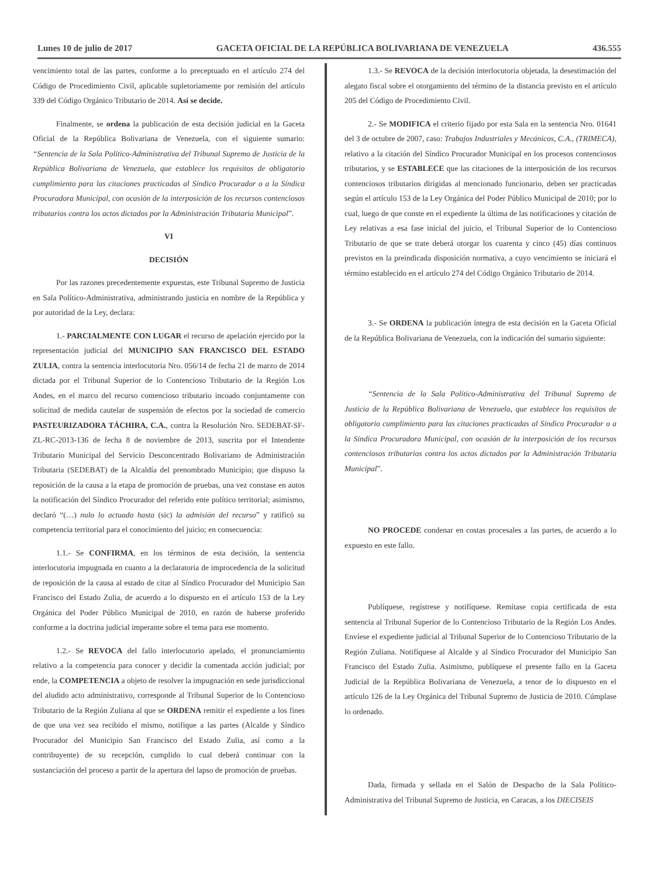Lunes 10 de julio de 2017 GACETA OFICIAL DE LA REPÚBLICA BOLIVARIANA DE VENEZUELA 436.555
vencimiento total de las partes, conforme a lo preceptuado en el artículo 274 del Código de Procedimiento Civil, aplicable supletoriamente por remisión del artículo 339 del Código Orgánico Tributario de 2014. Así se decide.
Finalmente, se ordena la publicación de esta decisión judicial en la Gaceta Oficial de la República Bolivariana de Venezuela, con el siguiente sumario: “Sentencia de la Sala Político-Administrativa del Tribunal Supremo de Justicia de la República Bolivariana de Venezuela, que establece los requisitos de obligatorio cumplimiento para las citaciones practicadas al Síndico Procurador o a la Síndica Procuradora Municipal, con ocasión de la interposición de los recursos contenciosos tributarios contra los actos dictados por la Administración Tributaria Municipal”.
VI
DECISIÓN
Por las razones precedentemente expuestas, este Tribunal Supremo de Justicia en Sala Político-Administrativa, administrando justicia en nombre de la República y por autoridad de la Ley, declara:
1.- PARCIALMENTE CON LUGAR el recurso de apelación ejercido por la representación judicial del MUNICIPIO SAN FRANCISCO DEL ESTADO ZULIA, contra la sentencia interlocutoria Nro. 056/14 de fecha 21 de marzo de 2014 dictada por el Tribunal Superior de lo Contencioso Tributario de la Región Los Andes, en el marco del recurso contencioso tributario incoado conjuntamente con solicitud de medida cautelar de suspensión de efectos por la sociedad de comercio PASTEURIZADORA TÁCHIRA, C.A., contra la Resolución Nro. SEDEBAT-SF-ZL-RC-2013-136 de fecha 8 de noviembre de 2013, suscrita por el Intendente Tributario Municipal del Servicio Desconcentrado Bolivariano de Administración Tributaria (SEDEBAT) de la Alcaldía del prenombrado Municipio; que dispuso la reposición de la causa a la etapa de promoción de pruebas, una vez constase en autos la notificación del Síndico Procurador del referido ente político territorial; asimismo, declaró “(…) nulo lo actuado hasta (sic) la admisión del recurso” y ratificó su competencia territorial para el conocimiento del juicio; en consecuencia:
1.1.- Se CONFIRMA, en los términos de esta decisión, la sentencia interlocutoria impugnada en cuanto a la declaratoria de improcedencia de la solicitud de reposición de la causa al estado de citar al Síndico Procurador del Municipio San Francisco del Estado Zulia, de acuerdo a lo dispuesto en el artículo 153 de la Ley Orgánica del Poder Público Municipal de 2010, en razón de haberse proferido conforme a la doctrina judicial imperante sobre el tema para ese momento.
1.2.- Se REVOCA del fallo interlocutorio apelado, el pronunciamiento relativo a la competencia para conocer y decidir la comentada acción judicial; por ende, la COMPETENCIA a objeto de resolver la impugnación en sede jurisdiccional del aludido acto administrativo, corresponde al Tribunal Superior de lo Contencioso Tributario de la Región Zuliana al que se ORDENA remitir el expediente a los fines de que una vez sea recibido el mismo, notifique a las partes (Alcalde y Síndico Procurador del Municipio San Francisco del Estado Zulia, así como a la contribuyente) de su recepción, cumplido lo cual deberá continuar con la sustanciación del proceso a partir de la apertura del lapso de promoción de pruebas.
1.3.- Se REVOCA de la decisión interlocutoria objetada, la desestimación del alegato fiscal sobre el otorgamiento del término de la distancia previsto en el artículo 205 del Código de Procedimiento Civil.
2.- Se MODIFICA el criterio fijado por esta Sala en la sentencia Nro. 01641 del 3 de octubre de 2007, caso: Trabajos Industriales y Mecánicos, C.A., (TRIMECA), relativo a la citación del Síndico Procurador Municipal en los procesos contenciosos tributarios, y se ESTABLECE que las citaciones de la interposición de los recursos contenciosos tributarios dirigidas al mencionado funcionario, deben ser practicadas según el artículo 153 de la Ley Orgánica del Poder Público Municipal de 2010; por lo cual, luego de que conste en el expediente la última de las notificaciones y citación de Ley relativas a esa fase inicial del juicio, el Tribunal Superior de lo Contencioso Tributario de que se trate deberá otorgar los cuarenta y cinco (45) días continuos previstos en la preindicada disposición normativa, a cuyo vencimiento se iniciará el término establecido en el artículo 274 del Código Orgánico Tributario de 2014.
3.- Se ORDENA la publicación íntegra de esta decisión en la Gaceta Oficial de la República Bolivariana de Venezuela, con la indicación del sumario siguiente:
“Sentencia de la Sala Político-Administrativa del Tribunal Supremo de Justicia de la República Bolivariana de Venezuela, que establece los requisitos de obligatorio cumplimiento para las citaciones practicadas al Síndico Procurador o a la Síndica Procuradora Municipal, con ocasión de la interposición de los recursos contenciosos tributarios contra los actos dictados por la Administración Tributaria Municipal”.
NO PROCEDE condenar en costas procesales a las partes, de acuerdo a lo expuesto en este fallo.
Publíquese, regístrese y notifíquese. Remítase copia certificada de esta sentencia al Tribunal Superior de lo Contencioso Tributario de la Región Los Andes. Envíese el expediente judicial al Tribunal Superior de lo Contencioso Tributario de la Región Zuliana. Notifíquese al Alcalde y al Síndico Procurador del Municipio San Francisco del Estado Zulia. Asimismo, publíquese el presente fallo en la Gaceta Judicial de la República Bolivariana de Venezuela, a tenor de lo dispuesto en el artículo 126 de la Ley Orgánica del Tribunal Supremo de Justicia de 2010. Cúmplase lo ordenado.
Dada, firmada y sellada en el Salón de Despacho de la Sala Político-Administrativa del Tribunal Supremo de Justicia, en Caracas, a los DIECISEIS